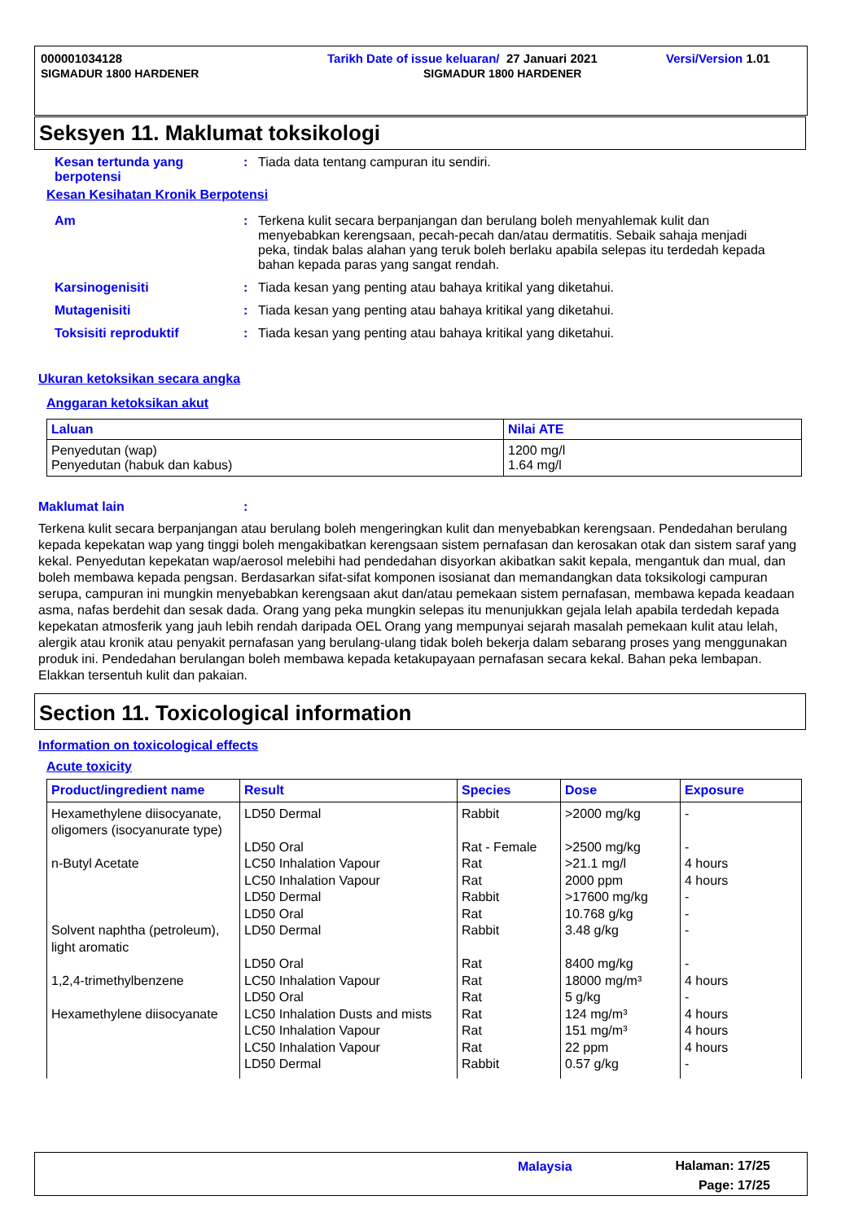000001034128 Tarikh Date of issue keluaran/ 27 Januari 2021 Versi/Version 1.01
SIGMADUR 1800 HARDENER SIGMADUR 1800 HARDENER
Seksyen 11. Maklumat toksikologi
Kesan tertunda yang berpotensi
: Tiada data tentang campuran itu sendiri.
Kesan Kesihatan Kronik Berpotensi
Am : Terkena kulit secara berpanjangan dan berulang boleh menyahlemak kulit dan menyebabkan kerengsaan, pecah-pecah dan/atau dermatitis. Sebaik sahaja menjadi peka, tindak balas alahan yang teruk boleh berlaku apabila selepas itu terdedah kepada bahan kepada paras yang sangat rendah.
Karsinogenisiti : Tiada kesan yang penting atau bahaya kritikal yang diketahui.
Mutagenisiti : Tiada kesan yang penting atau bahaya kritikal yang diketahui.
Toksisiti reproduktif : Tiada kesan yang penting atau bahaya kritikal yang diketahui.
Ukuran ketoksikan secara angka
Anggaran ketoksikan akut
| Laluan | Nilai ATE |
| --- | --- |
| Penyedutan (wap) Penyedutan (habuk dan kabus) | 1200 mg/l 1.64 mg/l |
Maklumat lain :
Terkena kulit secara berpanjangan atau berulang boleh mengeringkan kulit dan menyebabkan kerengsaan. Pendedahan berulang kepada kepekatan wap yang tinggi boleh mengakibatkan kerengsaan sistem pernafasan dan kerosakan otak dan sistem saraf yang kekal. Penyedutan kepekatan wap/aerosol melebihi had pendedahan disyorkan akibatkan sakit kepala, mengantuk dan mual, dan boleh membawa kepada pengsan. Berdasarkan sifat-sifat komponen isosianat dan memandangkan data toksikologi campuran serupa, campuran ini mungkin menyebabkan kerengsaan akut dan/atau pemekaan sistem pernafasan, membawa kepada keadaan asma, nafas berdehit dan sesak dada. Orang yang peka mungkin selepas itu menunjukkan gejala lelah apabila terdedah kepada kepekatan atmosferik yang jauh lebih rendah daripada OEL Orang yang mempunyai sejarah masalah pemekaan kulit atau lelah, alergik atau kronik atau penyakit pernafasan yang berulang-ulang tidak boleh bekerja dalam sebarang proses yang menggunakan produk ini. Pendedahan berulangan boleh membawa kepada ketakupayaan pernafasan secara kekal. Bahan peka lembapan. Elakkan tersentuh kulit dan pakaian.
Section 11. Toxicological information
Information on toxicological effects
Acute toxicity
| Product/ingredient name | Result | Species | Dose | Exposure |
| --- | --- | --- | --- | --- |
| Hexamethylene diisocyanate, oligomers (isocyanurate type) | LD50 Dermal | Rabbit | >2000 mg/kg | - |
| | LD50 Oral | Rat - Female | >2500 mg/kg | - |
| n-Butyl Acetate | LC50 Inhalation Vapour | Rat | >21.1 mg/l | 4 hours |
| | LC50 Inhalation Vapour | Rat | 2000 ppm | 4 hours |
| | LD50 Dermal | Rabbit | >17600 mg/kg | - |
| | LD50 Oral | Rat | 10.768 g/kg | - |
| Solvent naphtha (petroleum), light aromatic | LD50 Dermal | Rabbit | 3.48 g/kg | - |
| | LD50 Oral | Rat | 8400 mg/kg | - |
| 1,2,4-trimethylbenzene | LC50 Inhalation Vapour | Rat | 18000 mg/m³ | 4 hours |
| | LD50 Oral | Rat | 5 g/kg | - |
| Hexamethylene diisocyanate | LC50 Inhalation Dusts and mists | Rat | 124 mg/m³ | 4 hours |
| | LC50 Inhalation Vapour | Rat | 151 mg/m³ | 4 hours |
| | LC50 Inhalation Vapour | Rat | 22 ppm | 4 hours |
| | LD50 Dermal | Rabbit | 0.57 g/kg | - |
Malaysia
Halaman: 17/25
Page: 17/25